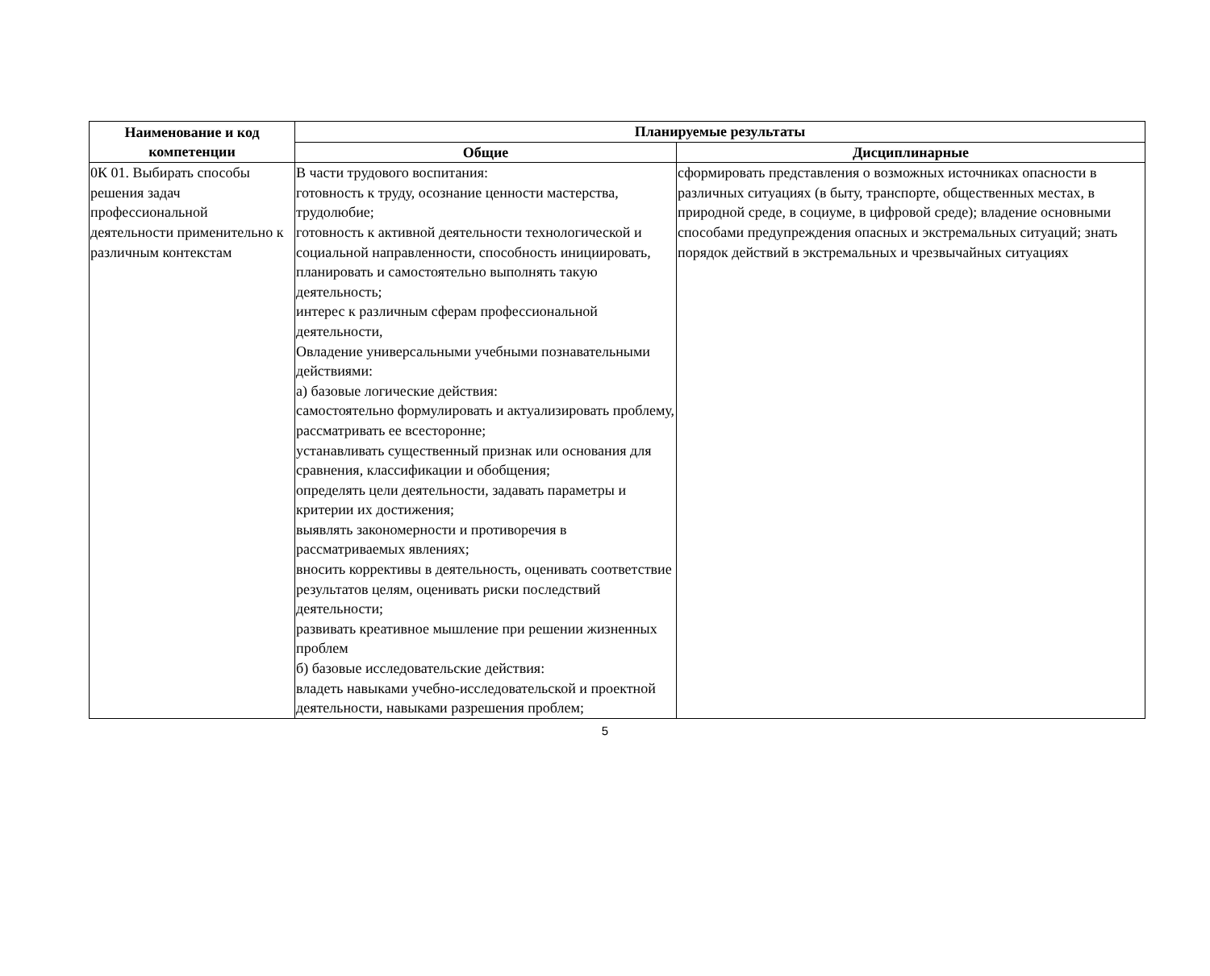| Наименование и код компетенции | Планируемые результаты | |
| --- | --- | --- |
| | Общие | Дисциплинарные |
| 0К 01. Выбирать способы решения задач профессиональной деятельности применительно к различным контекстам | В части трудового воспитания: готовность к труду, осознание ценности мастерства, трудолюбие; готовность к активной деятельности технологической и социальной направленности, способность инициировать, планировать и самостоятельно выполнять такую деятельность; интерес к различным сферам профессиональной деятельности, Овладение универсальными учебными познавательными действиями: а) базовые логические действия: самостоятельно формулировать и актуализировать проблему, рассматривать ее всесторонне; устанавливать существенный признак или основания для сравнения, классификации и обобщения; определять цели деятельности, задавать параметры и критерии их достижения; выявлять закономерности и противоречия в рассматриваемых явлениях; вносить коррективы в деятельность, оценивать соответствие результатов целям, оценивать риски последствий деятельности; развивать креативное мышление при решении жизненных проблем б) базовые исследовательские действия: владеть навыками учебно-исследовательской и проектной деятельности, навыками разрешения проблем; | сформировать представления о возможных источниках опасности в различных ситуациях (в быту, транспорте, общественных местах, в природной среде, в социуме, в цифровой среде); владение основными способами предупреждения опасных и экстремальных ситуаций; знать порядок действий в экстремальных и чрезвычайных ситуациях |
5